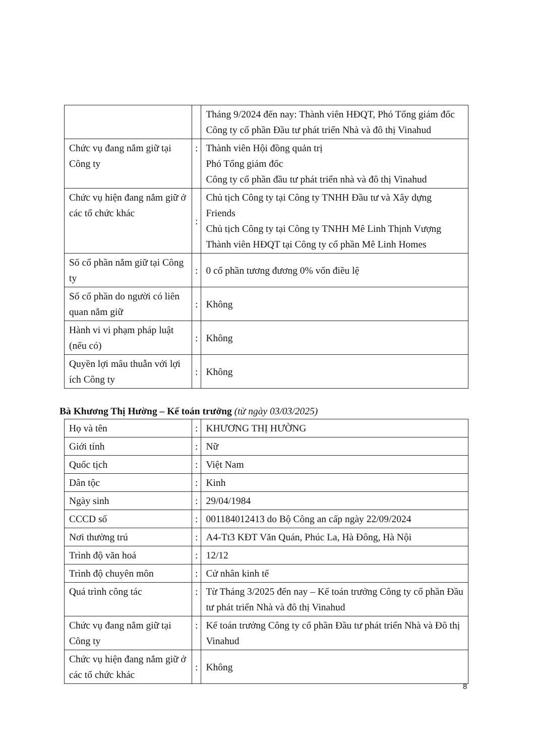| | | Tháng 9/2024 đến nay: Thành viên HĐQT, Phó Tổng giám đốc Công ty cổ phần Đầu tư phát triển Nhà và đô thị Vinahud |
| Chức vụ đang nắm giữ tại Công ty | : | Thành viên Hội đồng quản trị Phó Tổng giám đốc Công ty cổ phần đầu tư phát triển nhà và đô thị Vinahud |
| Chức vụ hiện đang nắm giữ ở các tổ chức khác | : | Chủ tịch Công ty tại Công ty TNHH Đầu tư và Xây dựng Friends Chủ tịch Công ty tại Công ty TNHH Mê Linh Thịnh Vượng Thành viên HĐQT tại Công ty cổ phần Mê Linh Homes |
| Số cổ phần nắm giữ tại Công ty | : | 0 cổ phần tương đương 0% vốn điều lệ |
| Số cổ phần do người có liên quan nắm giữ | : | Không |
| Hành vi vi phạm pháp luật (nếu có) | : | Không |
| Quyền lợi mâu thuẫn với lợi ích Công ty | : | Không |
Bà Khương Thị Hường – Kế toán trưởng (từ ngày 03/03/2025)
| Họ và tên | : | KHƯƠNG THỊ HƯỜNG |
| Giới tính | : | Nữ |
| Quốc tịch | : | Việt Nam |
| Dân tộc | : | Kinh |
| Ngày sinh | : | 29/04/1984 |
| CCCD số | : | 001184012413 do Bộ Công an cấp ngày 22/09/2024 |
| Nơi thường trú | : | A4-Tt3 KĐT Văn Quán, Phúc La, Hà Đông, Hà Nội |
| Trình độ văn hoá | : | 12/12 |
| Trình độ chuyên môn | : | Cử nhân kinh tế |
| Quá trình công tác | : | Từ Tháng 3/2025 đến nay – Kế toán trưởng Công ty cổ phần Đầu tư phát triển Nhà và đô thị Vinahud |
| Chức vụ đang nắm giữ tại Công ty | : | Kế toán trưởng Công ty cổ phần Đầu tư phát triển Nhà và Đô thị Vinahud |
| Chức vụ hiện đang nắm giữ ở các tổ chức khác | : | Không |
8